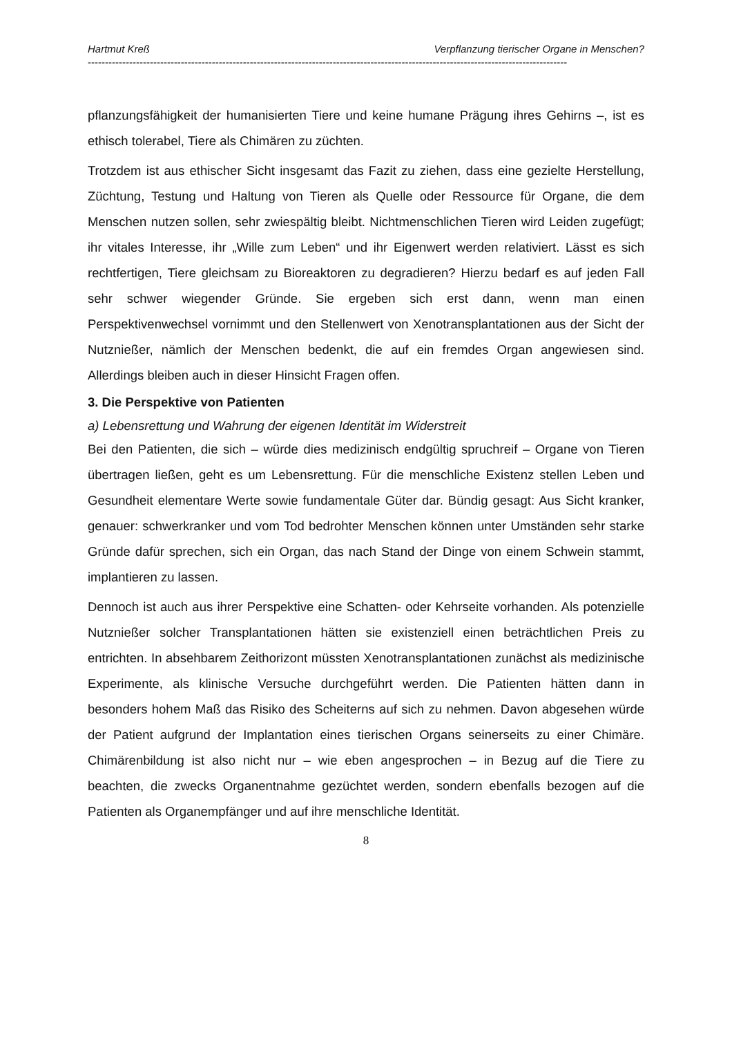Hartmut Kreß Verpflanzung tierischer Organe in Menschen?
-------------------------------------------------------------------------------------------------------------------------------------------
pflanzungsfähigkeit der humanisierten Tiere und keine humane Prägung ihres Gehirns –, ist es ethisch tolerabel, Tiere als Chimären zu züchten.
Trotzdem ist aus ethischer Sicht insgesamt das Fazit zu ziehen, dass eine gezielte Herstellung, Züchtung, Testung und Haltung von Tieren als Quelle oder Ressource für Organe, die dem Menschen nutzen sollen, sehr zwiespältig bleibt. Nichtmenschlichen Tieren wird Leiden zugefügt; ihr vitales Interesse, ihr „Wille zum Leben“ und ihr Eigenwert werden relativiert. Lässt es sich rechtfertigen, Tiere gleichsam zu Bioreaktoren zu degradieren? Hierzu bedarf es auf jeden Fall sehr schwer wiegender Gründe. Sie ergeben sich erst dann, wenn man einen Perspektivenwechsel vornimmt und den Stellenwert von Xenotransplantationen aus der Sicht der Nutznießer, nämlich der Menschen bedenkt, die auf ein fremdes Organ angewiesen sind. Allerdings bleiben auch in dieser Hinsicht Fragen offen.
3. Die Perspektive von Patienten
a) Lebensrettung und Wahrung der eigenen Identität im Widerstreit
Bei den Patienten, die sich – würde dies medizinisch endgültig spruchreif – Organe von Tieren übertragen ließen, geht es um Lebensrettung. Für die menschliche Existenz stellen Leben und Gesundheit elementare Werte sowie fundamentale Güter dar. Bündig gesagt: Aus Sicht kranker, genauer: schwerkranker und vom Tod bedrohter Menschen können unter Umständen sehr starke Gründe dafür sprechen, sich ein Organ, das nach Stand der Dinge von einem Schwein stammt, implantieren zu lassen.
Dennoch ist auch aus ihrer Perspektive eine Schatten- oder Kehrseite vorhanden. Als potenzielle Nutznießer solcher Transplantationen hätten sie existenziell einen beträchtlichen Preis zu entrichten. In absehbarem Zeithorizont müssten Xenotransplantationen zunächst als medizinische Experimente, als klinische Versuche durchgeführt werden. Die Patienten hätten dann in besonders hohem Maß das Risiko des Scheiterns auf sich zu nehmen. Davon abgesehen würde der Patient aufgrund der Implantation eines tierischen Organs seinerseits zu einer Chimäre. Chimärenbildung ist also nicht nur – wie eben angesprochen – in Bezug auf die Tiere zu beachten, die zwecks Organentnahme gezüchtet werden, sondern ebenfalls bezogen auf die Patienten als Organempfänger und auf ihre menschliche Identität.
8